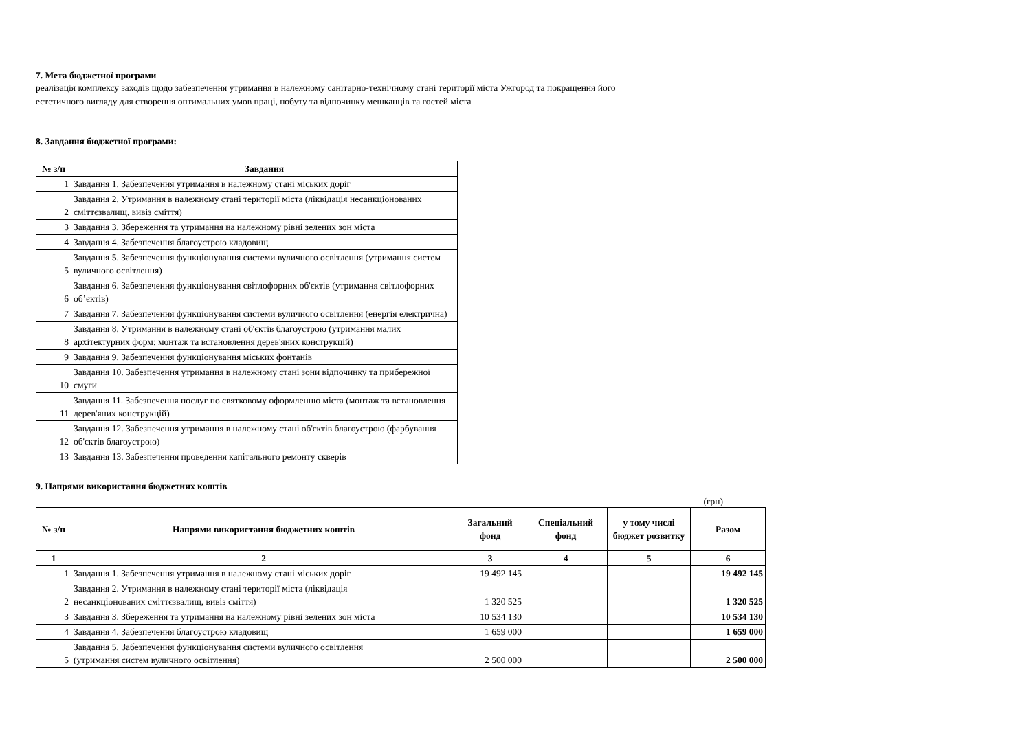7. Мета бюджетної програми
реалізація комплексу заходів щодо забезпечення утримання в належному санітарно-технічному стані території міста Ужгород та покращення його
естетичного вигляду для створення оптимальних умов праці, побуту та відпочинку мешканців та гостей міста
8. Завдання бюджетної програми:
| № з/п | Завдання |
| --- | --- |
| 1 | Завдання 1. Забезпечення утримання в належному стані міських доріг |
| 2 | Завдання 2. Утримання в належному стані території міста (ліквідація несанкціонованих сміттєзвалищ, вивіз сміття) |
| 3 | Завдання 3. Збереження та утримання на належному рівні зелених зон міста |
| 4 | Завдання 4. Забезпечення благоустрою кладовищ |
| 5 | Завдання 5. Забезпечення функціонування системи вуличного освітлення (утримання систем вуличного освітлення) |
| 6 | Завдання 6. Забезпечення функціонування світлофорних об'єктів (утримання світлофорних об’єктів) |
| 7 | Завдання 7. Забезпечення функціонування системи вуличного освітлення (енергія електрична) |
| 8 | Завдання 8. Утримання в належному стані об'єктів благоустрою (утримання малих архітектурних форм: монтаж та встановлення дерев'яних конструкцій) |
| 9 | Завдання 9. Забезпечення функціонування міських фонтанів |
| 10 | Завдання 10. Забезпечення утримання в належному стані зони відпочинку та прибережної смуги |
| 11 | Завдання 11. Забезпечення послуг по святковому оформленню міста (монтаж та встановлення дерев'яних конструкцій) |
| 12 | Завдання 12. Забезпечення утримання в належному стані об'єктів благоустрою (фарбування об'єктів благоустрою) |
| 13 | Завдання 13. Забезпечення проведення капітального ремонту скверів |
9. Напрями використання бюджетних коштів
(грн)
| № з/п | Напрями використання бюджетних коштів | Загальний фонд | Спеціальний фонд | у тому числі бюджет розвитку | Разом |
| --- | --- | --- | --- | --- | --- |
| 1 | 2 | 3 | 4 | 5 | 6 |
| 1 | Завдання 1. Забезпечення утримання в належному стані міських доріг | 19 492 145 | | | 19 492 145 |
| 2 | Завдання 2. Утримання в належному стані території міста (ліквідація несанкціонованих сміттєзвалищ, вивіз сміття) | 1 320 525 | | | 1 320 525 |
| 3 | Завдання 3. Збереження та утримання на належному рівні зелених зон міста | 10 534 130 | | | 10 534 130 |
| 4 | Завдання 4. Забезпечення благоустрою кладовищ | 1 659 000 | | | 1 659 000 |
| 5 | Завдання 5. Забезпечення функціонування системи вуличного освітлення (утримання систем вуличного освітлення) | 2 500 000 | | | 2 500 000 |